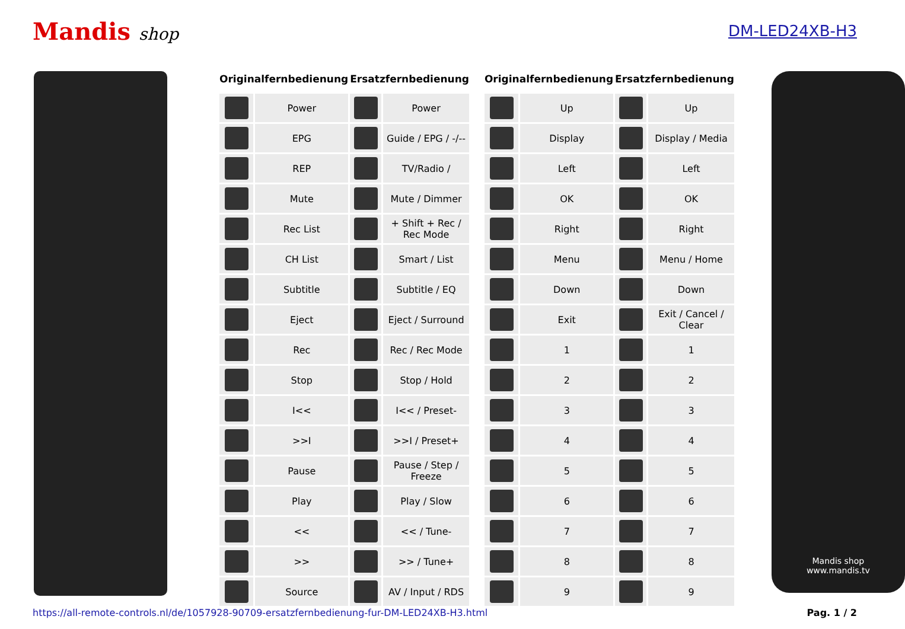Mandis shop DM-LED24XB-H3
| Originalfernbedienung | | Ersatzfernbedienung | |
| --- | --- | --- | --- |
| | Power | | Power |
| | EPG | | Guide / EPG / -/-- |
| | REP | | TV/Radio / |
| | Mute | | Mute / Dimmer |
| | Rec List | | + Shift + Rec / Rec Mode |
| | CH List | | Smart / List |
| | Subtitle | | Subtitle / EQ |
| | Eject | | Eject / Surround |
| | Rec | | Rec / Rec Mode |
| | Stop | | Stop / Hold |
| | I<< | | I<< / Preset- |
| | >>I | | >>I / Preset+ |
| | Pause | | Pause / Step / Freeze |
| | Play | | Play / Slow |
| | << | | << / Tune- |
| | >> | | >> / Tune+ |
| | Source | | AV / Input / RDS |
| Originalfernbedienung | | Ersatzfernbedienung | |
| --- | --- | --- | --- |
| | Up | | Up |
| | Display | | Display / Media |
| | Left | | Left |
| | OK | | OK |
| | Right | | Right |
| | Menu | | Menu / Home |
| | Down | | Down |
| | Exit | | Exit / Cancel / Clear |
| | 1 | | 1 |
| | 2 | | 2 |
| | 3 | | 3 |
| | 4 | | 4 |
| | 5 | | 5 |
| | 6 | | 6 |
| | 7 | | 7 |
| | 8 | | 8 |
| | 9 | | 9 |
Mandis shop
www.mandis.tv
https://all-remote-controls.nl/de/1057928-90709-ersatzfernbedienung-fur-DM-LED24XB-H3.html Pag. 1 / 2